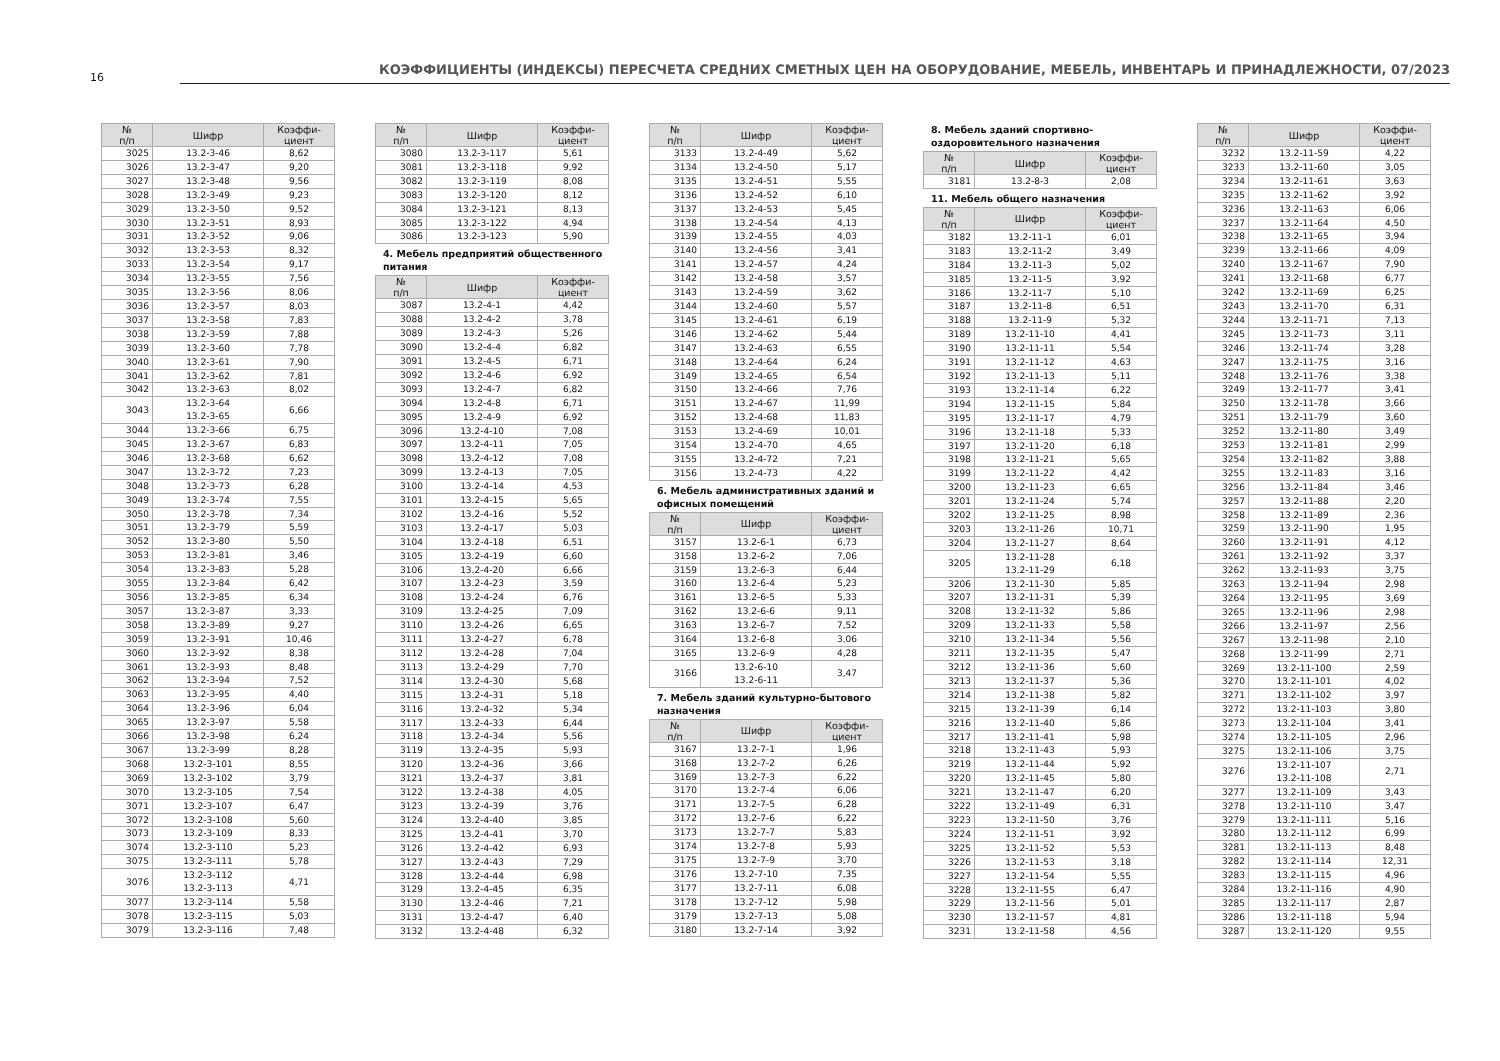16
КОЭФФИЦИЕНТЫ (ИНДЕКСЫ) ПЕРЕСЧЕТА СРЕДНИХ СМЕТНЫХ ЦЕН НА ОБОРУДОВАНИЕ, МЕБЕЛЬ, ИНВЕНТАРЬ И ПРИНАДЛЕЖНОСТИ, 07/2023
| № п/п | Шифр | Коэффи- циент |
| --- | --- | --- |
| 3025 | 13.2-3-46 | 8,62 |
| 3026 | 13.2-3-47 | 9,20 |
| 3027 | 13.2-3-48 | 9,56 |
| 3028 | 13.2-3-49 | 9,23 |
| 3029 | 13.2-3-50 | 9,52 |
| 3030 | 13.2-3-51 | 8,93 |
| 3031 | 13.2-3-52 | 9,06 |
| 3032 | 13.2-3-53 | 8,32 |
| 3033 | 13.2-3-54 | 9,17 |
| 3034 | 13.2-3-55 | 7,56 |
| 3035 | 13.2-3-56 | 8,06 |
| 3036 | 13.2-3-57 | 8,03 |
| 3037 | 13.2-3-58 | 7,83 |
| 3038 | 13.2-3-59 | 7,88 |
| 3039 | 13.2-3-60 | 7,78 |
| 3040 | 13.2-3-61 | 7,90 |
| 3041 | 13.2-3-62 | 7,81 |
| 3042 | 13.2-3-63 | 8,02 |
| 3043 | 13.2-3-64 13.2-3-65 | 6,66 |
| 3044 | 13.2-3-66 | 6,75 |
| 3045 | 13.2-3-67 | 6,83 |
| 3046 | 13.2-3-68 | 6,62 |
| 3047 | 13.2-3-72 | 7,23 |
| 3048 | 13.2-3-73 | 6,28 |
| 3049 | 13.2-3-74 | 7,55 |
| 3050 | 13.2-3-78 | 7,34 |
| 3051 | 13.2-3-79 | 5,59 |
| 3052 | 13.2-3-80 | 5,50 |
| 3053 | 13.2-3-81 | 3,46 |
| 3054 | 13.2-3-83 | 5,28 |
| 3055 | 13.2-3-84 | 6,42 |
| 3056 | 13.2-3-85 | 6,34 |
| 3057 | 13.2-3-87 | 3,33 |
| 3058 | 13.2-3-89 | 9,27 |
| 3059 | 13.2-3-91 | 10,46 |
| 3060 | 13.2-3-92 | 8,38 |
| 3061 | 13.2-3-93 | 8,48 |
| 3062 | 13.2-3-94 | 7,52 |
| 3063 | 13.2-3-95 | 4,40 |
| 3064 | 13.2-3-96 | 6,04 |
| 3065 | 13.2-3-97 | 5,58 |
| 3066 | 13.2-3-98 | 6,24 |
| 3067 | 13.2-3-99 | 8,28 |
| 3068 | 13.2-3-101 | 8,55 |
| 3069 | 13.2-3-102 | 3,79 |
| 3070 | 13.2-3-105 | 7,54 |
| 3071 | 13.2-3-107 | 6,47 |
| 3072 | 13.2-3-108 | 5,60 |
| 3073 | 13.2-3-109 | 8,33 |
| 3074 | 13.2-3-110 | 5,23 |
| 3075 | 13.2-3-111 | 5,78 |
| 3076 | 13.2-3-112 13.2-3-113 | 4,71 |
| 3077 | 13.2-3-114 | 5,58 |
| 3078 | 13.2-3-115 | 5,03 |
| 3079 | 13.2-3-116 | 7,48 |
| № п/п | Шифр | Коэффи- циент |
| --- | --- | --- |
| 3080 | 13.2-3-117 | 5,61 |
| 3081 | 13.2-3-118 | 9,92 |
| 3082 | 13.2-3-119 | 8,08 |
| 3083 | 13.2-3-120 | 8,12 |
| 3084 | 13.2-3-121 | 8,13 |
| 3085 | 13.2-3-122 | 4,94 |
| 3086 | 13.2-3-123 | 5,90 |
4. Мебель предприятий общественного питания
| № п/п | Шифр | Коэффи- циент |
| --- | --- | --- |
| 3087 | 13.2-4-1 | 4,42 |
| 3088 | 13.2-4-2 | 3,78 |
| 3089 | 13.2-4-3 | 5,26 |
| 3090 | 13.2-4-4 | 6,82 |
| 3091 | 13.2-4-5 | 6,71 |
| 3092 | 13.2-4-6 | 6,92 |
| 3093 | 13.2-4-7 | 6,82 |
| 3094 | 13.2-4-8 | 6,71 |
| 3095 | 13.2-4-9 | 6,92 |
| 3096 | 13.2-4-10 | 7,08 |
| 3097 | 13.2-4-11 | 7,05 |
| 3098 | 13.2-4-12 | 7,08 |
| 3099 | 13.2-4-13 | 7,05 |
| 3100 | 13.2-4-14 | 4,53 |
| 3101 | 13.2-4-15 | 5,65 |
| 3102 | 13.2-4-16 | 5,52 |
| 3103 | 13.2-4-17 | 5,03 |
| 3104 | 13.2-4-18 | 6,51 |
| 3105 | 13.2-4-19 | 6,60 |
| 3106 | 13.2-4-20 | 6,66 |
| 3107 | 13.2-4-23 | 3,59 |
| 3108 | 13.2-4-24 | 6,76 |
| 3109 | 13.2-4-25 | 7,09 |
| 3110 | 13.2-4-26 | 6,65 |
| 3111 | 13.2-4-27 | 6,78 |
| 3112 | 13.2-4-28 | 7,04 |
| 3113 | 13.2-4-29 | 7,70 |
| 3114 | 13.2-4-30 | 5,68 |
| 3115 | 13.2-4-31 | 5,18 |
| 3116 | 13.2-4-32 | 5,34 |
| 3117 | 13.2-4-33 | 6,44 |
| 3118 | 13.2-4-34 | 5,56 |
| 3119 | 13.2-4-35 | 5,93 |
| 3120 | 13.2-4-36 | 3,66 |
| 3121 | 13.2-4-37 | 3,81 |
| 3122 | 13.2-4-38 | 4,05 |
| 3123 | 13.2-4-39 | 3,76 |
| 3124 | 13.2-4-40 | 3,85 |
| 3125 | 13.2-4-41 | 3,70 |
| 3126 | 13.2-4-42 | 6,93 |
| 3127 | 13.2-4-43 | 7,29 |
| 3128 | 13.2-4-44 | 6,98 |
| 3129 | 13.2-4-45 | 6,35 |
| 3130 | 13.2-4-46 | 7,21 |
| 3131 | 13.2-4-47 | 6,40 |
| 3132 | 13.2-4-48 | 6,32 |
| № п/п | Шифр | Коэффи- циент |
| --- | --- | --- |
| 3133 | 13.2-4-49 | 5,62 |
| 3134 | 13.2-4-50 | 5,17 |
| 3135 | 13.2-4-51 | 5,55 |
| 3136 | 13.2-4-52 | 6,10 |
| 3137 | 13.2-4-53 | 5,45 |
| 3138 | 13.2-4-54 | 4,13 |
| 3139 | 13.2-4-55 | 4,03 |
| 3140 | 13.2-4-56 | 3,41 |
| 3141 | 13.2-4-57 | 4,24 |
| 3142 | 13.2-4-58 | 3,57 |
| 3143 | 13.2-4-59 | 3,62 |
| 3144 | 13.2-4-60 | 5,57 |
| 3145 | 13.2-4-61 | 6,19 |
| 3146 | 13.2-4-62 | 5,44 |
| 3147 | 13.2-4-63 | 6,55 |
| 3148 | 13.2-4-64 | 6,24 |
| 3149 | 13.2-4-65 | 6,54 |
| 3150 | 13.2-4-66 | 7,76 |
| 3151 | 13.2-4-67 | 11,99 |
| 3152 | 13.2-4-68 | 11,83 |
| 3153 | 13.2-4-69 | 10,01 |
| 3154 | 13.2-4-70 | 4,65 |
| 3155 | 13.2-4-72 | 7,21 |
| 3156 | 13.2-4-73 | 4,22 |
6. Мебель административных зданий и офисных помещений
| № п/п | Шифр | Коэффи- циент |
| --- | --- | --- |
| 3157 | 13.2-6-1 | 6,73 |
| 3158 | 13.2-6-2 | 7,06 |
| 3159 | 13.2-6-3 | 6,44 |
| 3160 | 13.2-6-4 | 5,23 |
| 3161 | 13.2-6-5 | 5,33 |
| 3162 | 13.2-6-6 | 9,11 |
| 3163 | 13.2-6-7 | 7,52 |
| 3164 | 13.2-6-8 | 3,06 |
| 3165 | 13.2-6-9 | 4,28 |
| 3166 | 13.2-6-10 13.2-6-11 | 3,47 |
7. Мебель зданий культурно-бытового назначения
| № п/п | Шифр | Коэффи- циент |
| --- | --- | --- |
| 3167 | 13.2-7-1 | 1,96 |
| 3168 | 13.2-7-2 | 6,26 |
| 3169 | 13.2-7-3 | 6,22 |
| 3170 | 13.2-7-4 | 6,06 |
| 3171 | 13.2-7-5 | 6,28 |
| 3172 | 13.2-7-6 | 6,22 |
| 3173 | 13.2-7-7 | 5,83 |
| 3174 | 13.2-7-8 | 5,93 |
| 3175 | 13.2-7-9 | 3,70 |
| 3176 | 13.2-7-10 | 7,35 |
| 3177 | 13.2-7-11 | 6,08 |
| 3178 | 13.2-7-12 | 5,98 |
| 3179 | 13.2-7-13 | 5,08 |
| 3180 | 13.2-7-14 | 3,92 |
8. Мебель зданий спортивно-оздоровительного назначения
| № п/п | Шифр | Коэффи- циент |
| --- | --- | --- |
| 3181 | 13.2-8-3 | 2,08 |
11. Мебель общего назначения
| № п/п | Шифр | Коэффи- циент |
| --- | --- | --- |
| 3182 | 13.2-11-1 | 6,01 |
| 3183 | 13.2-11-2 | 3,49 |
| 3184 | 13.2-11-3 | 5,02 |
| 3185 | 13.2-11-5 | 3,92 |
| 3186 | 13.2-11-7 | 5,10 |
| 3187 | 13.2-11-8 | 6,51 |
| 3188 | 13.2-11-9 | 5,32 |
| 3189 | 13.2-11-10 | 4,41 |
| 3190 | 13.2-11-11 | 5,54 |
| 3191 | 13.2-11-12 | 4,63 |
| 3192 | 13.2-11-13 | 5,11 |
| 3193 | 13.2-11-14 | 6,22 |
| 3194 | 13.2-11-15 | 5,84 |
| 3195 | 13.2-11-17 | 4,79 |
| 3196 | 13.2-11-18 | 5,33 |
| 3197 | 13.2-11-20 | 6,18 |
| 3198 | 13.2-11-21 | 5,65 |
| 3199 | 13.2-11-22 | 4,42 |
| 3200 | 13.2-11-23 | 6,65 |
| 3201 | 13.2-11-24 | 5,74 |
| 3202 | 13.2-11-25 | 8,98 |
| 3203 | 13.2-11-26 | 10,71 |
| 3204 | 13.2-11-27 | 8,64 |
| 3205 | 13.2-11-28 13.2-11-29 | 6,18 |
| 3206 | 13.2-11-30 | 5,85 |
| 3207 | 13.2-11-31 | 5,39 |
| 3208 | 13.2-11-32 | 5,86 |
| 3209 | 13.2-11-33 | 5,58 |
| 3210 | 13.2-11-34 | 5,56 |
| 3211 | 13.2-11-35 | 5,47 |
| 3212 | 13.2-11-36 | 5,60 |
| 3213 | 13.2-11-37 | 5,36 |
| 3214 | 13.2-11-38 | 5,82 |
| 3215 | 13.2-11-39 | 6,14 |
| 3216 | 13.2-11-40 | 5,86 |
| 3217 | 13.2-11-41 | 5,98 |
| 3218 | 13.2-11-43 | 5,93 |
| 3219 | 13.2-11-44 | 5,92 |
| 3220 | 13.2-11-45 | 5,80 |
| 3221 | 13.2-11-47 | 6,20 |
| 3222 | 13.2-11-49 | 6,31 |
| 3223 | 13.2-11-50 | 3,76 |
| 3224 | 13.2-11-51 | 3,92 |
| 3225 | 13.2-11-52 | 5,53 |
| 3226 | 13.2-11-53 | 3,18 |
| 3227 | 13.2-11-54 | 5,55 |
| 3228 | 13.2-11-55 | 6,47 |
| 3229 | 13.2-11-56 | 5,01 |
| 3230 | 13.2-11-57 | 4,81 |
| 3231 | 13.2-11-58 | 4,56 |
| № п/п | Шифр | Коэффи- циент |
| --- | --- | --- |
| 3232 | 13.2-11-59 | 4,22 |
| 3233 | 13.2-11-60 | 3,05 |
| 3234 | 13.2-11-61 | 3,63 |
| 3235 | 13.2-11-62 | 3,92 |
| 3236 | 13.2-11-63 | 6,06 |
| 3237 | 13.2-11-64 | 4,50 |
| 3238 | 13.2-11-65 | 3,94 |
| 3239 | 13.2-11-66 | 4,09 |
| 3240 | 13.2-11-67 | 7,90 |
| 3241 | 13.2-11-68 | 6,77 |
| 3242 | 13.2-11-69 | 6,25 |
| 3243 | 13.2-11-70 | 6,31 |
| 3244 | 13.2-11-71 | 7,13 |
| 3245 | 13.2-11-73 | 3,11 |
| 3246 | 13.2-11-74 | 3,28 |
| 3247 | 13.2-11-75 | 3,16 |
| 3248 | 13.2-11-76 | 3,38 |
| 3249 | 13.2-11-77 | 3,41 |
| 3250 | 13.2-11-78 | 3,66 |
| 3251 | 13.2-11-79 | 3,60 |
| 3252 | 13.2-11-80 | 3,49 |
| 3253 | 13.2-11-81 | 2,99 |
| 3254 | 13.2-11-82 | 3,88 |
| 3255 | 13.2-11-83 | 3,16 |
| 3256 | 13.2-11-84 | 3,46 |
| 3257 | 13.2-11-88 | 2,20 |
| 3258 | 13.2-11-89 | 2,36 |
| 3259 | 13.2-11-90 | 1,95 |
| 3260 | 13.2-11-91 | 4,12 |
| 3261 | 13.2-11-92 | 3,37 |
| 3262 | 13.2-11-93 | 3,75 |
| 3263 | 13.2-11-94 | 2,98 |
| 3264 | 13.2-11-95 | 3,69 |
| 3265 | 13.2-11-96 | 2,98 |
| 3266 | 13.2-11-97 | 2,56 |
| 3267 | 13.2-11-98 | 2,10 |
| 3268 | 13.2-11-99 | 2,71 |
| 3269 | 13.2-11-100 | 2,59 |
| 3270 | 13.2-11-101 | 4,02 |
| 3271 | 13.2-11-102 | 3,97 |
| 3272 | 13.2-11-103 | 3,80 |
| 3273 | 13.2-11-104 | 3,41 |
| 3274 | 13.2-11-105 | 2,96 |
| 3275 | 13.2-11-106 | 3,75 |
| 3276 | 13.2-11-107 13.2-11-108 | 2,71 |
| 3277 | 13.2-11-109 | 3,43 |
| 3278 | 13.2-11-110 | 3,47 |
| 3279 | 13.2-11-111 | 5,16 |
| 3280 | 13.2-11-112 | 6,99 |
| 3281 | 13.2-11-113 | 8,48 |
| 3282 | 13.2-11-114 | 12,31 |
| 3283 | 13.2-11-115 | 4,96 |
| 3284 | 13.2-11-116 | 4,90 |
| 3285 | 13.2-11-117 | 2,87 |
| 3286 | 13.2-11-118 | 5,94 |
| 3287 | 13.2-11-120 | 9,55 |